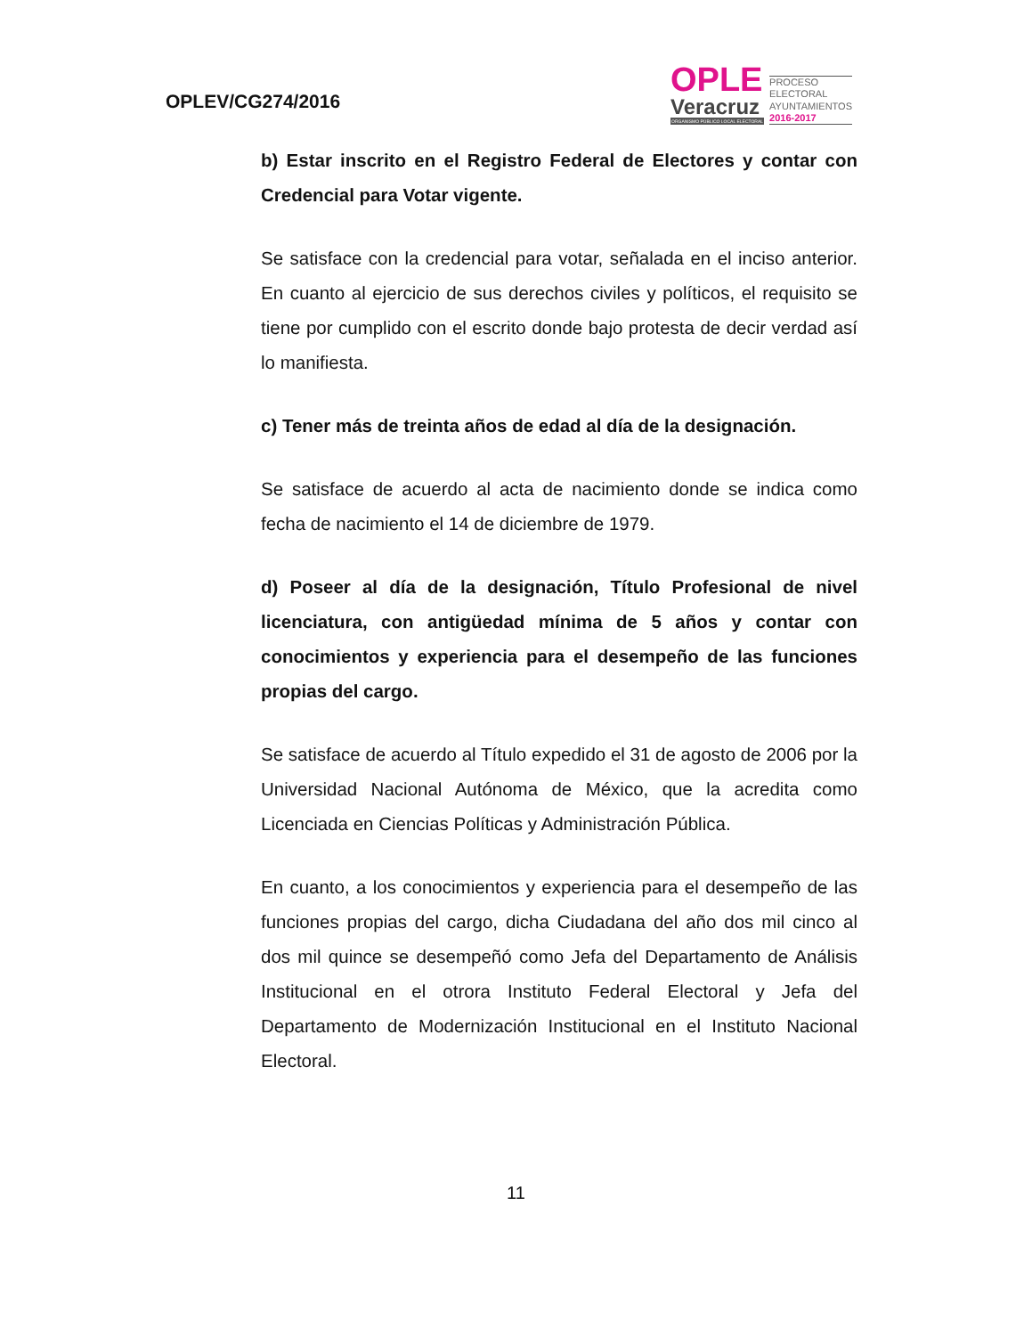OPLEV/CG274/2016
OPLE
Veracruz
ORGANISMO PÚBLICO LOCAL ELECTORAL
PROCESO
ELECTORAL
AYUNTAMIENTOS
2016-2017
b) Estar inscrito en el Registro Federal de Electores y contar con Credencial para Votar vigente.
Se satisface con la credencial para votar, señalada en el inciso anterior. En cuanto al ejercicio de sus derechos civiles y políticos, el requisito se tiene por cumplido con el escrito donde bajo protesta de decir verdad así lo manifiesta.
c) Tener más de treinta años de edad al día de la designación.
Se satisface de acuerdo al acta de nacimiento donde se indica como fecha de nacimiento el 14 de diciembre de 1979.
d) Poseer al día de la designación, Título Profesional de nivel licenciatura, con antigüedad mínima de 5 años y contar con conocimientos y experiencia para el desempeño de las funciones propias del cargo.
Se satisface de acuerdo al Título expedido el 31 de agosto de 2006 por la Universidad Nacional Autónoma de México, que la acredita como Licenciada en Ciencias Políticas y Administración Pública.
En cuanto, a los conocimientos y experiencia para el desempeño de las funciones propias del cargo, dicha Ciudadana del año dos mil cinco al dos mil quince se desempeñó como Jefa del Departamento de Análisis Institucional en el otrora Instituto Federal Electoral y Jefa del Departamento de Modernización Institucional en el Instituto Nacional Electoral.
11